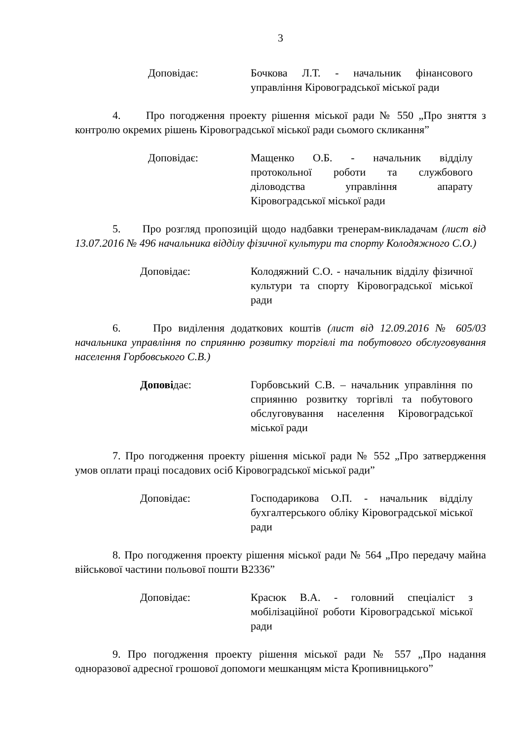3
Доповідає: Бочкова Л.Т. - начальник фінансового управління Кіровоградської міської ради
4. Про погодження проекту рішення міської ради № 550 „Про зняття з контролю окремих рішень Кіровоградської міської ради сьомого скликання”
Доповідає: Мащенко О.Б. - начальник відділу протокольної роботи та службового діловодства управління апарату Кіровоградської міської ради
5. Про розгляд пропозицій щодо надбавки тренерам-викладачам (лист від 13.07.2016 № 496 начальника відділу фізичної культури та спорту Колодяжного С.О.)
Доповідає: Колодяжний С.О. - начальник відділу фізичної культури та спорту Кіровоградської міської ради
6. Про виділення додаткових коштів (лист від 12.09.2016 № 605/03 начальника управління по сприянню розвитку торгівлі та побутового обслуговування населення Горбовського С.В.)
Доповiдає: Горбовський С.В. – начальник управління по сприянню розвитку торгівлі та побутового обслуговування населення Кіровоградської міської ради
7. Про погодження проекту рішення міської ради № 552 „Про затвердження умов оплати праці посадових осіб Кіровоградської міської ради”
Доповідає: Господарикова О.П. - начальник відділу бухгалтерського обліку Кіровоградської міської ради
8. Про погодження проекту рішення міської ради № 564 „Про передачу майна військової частини польової пошти В2336”
Доповідає: Красюк В.А. - головний спеціаліст з мобілізаційної роботи Кіровоградської міської ради
9. Про погодження проекту рішення міської ради № 557 „Про надання одноразової адресної грошової допомоги мешканцям міста Кропивницького”